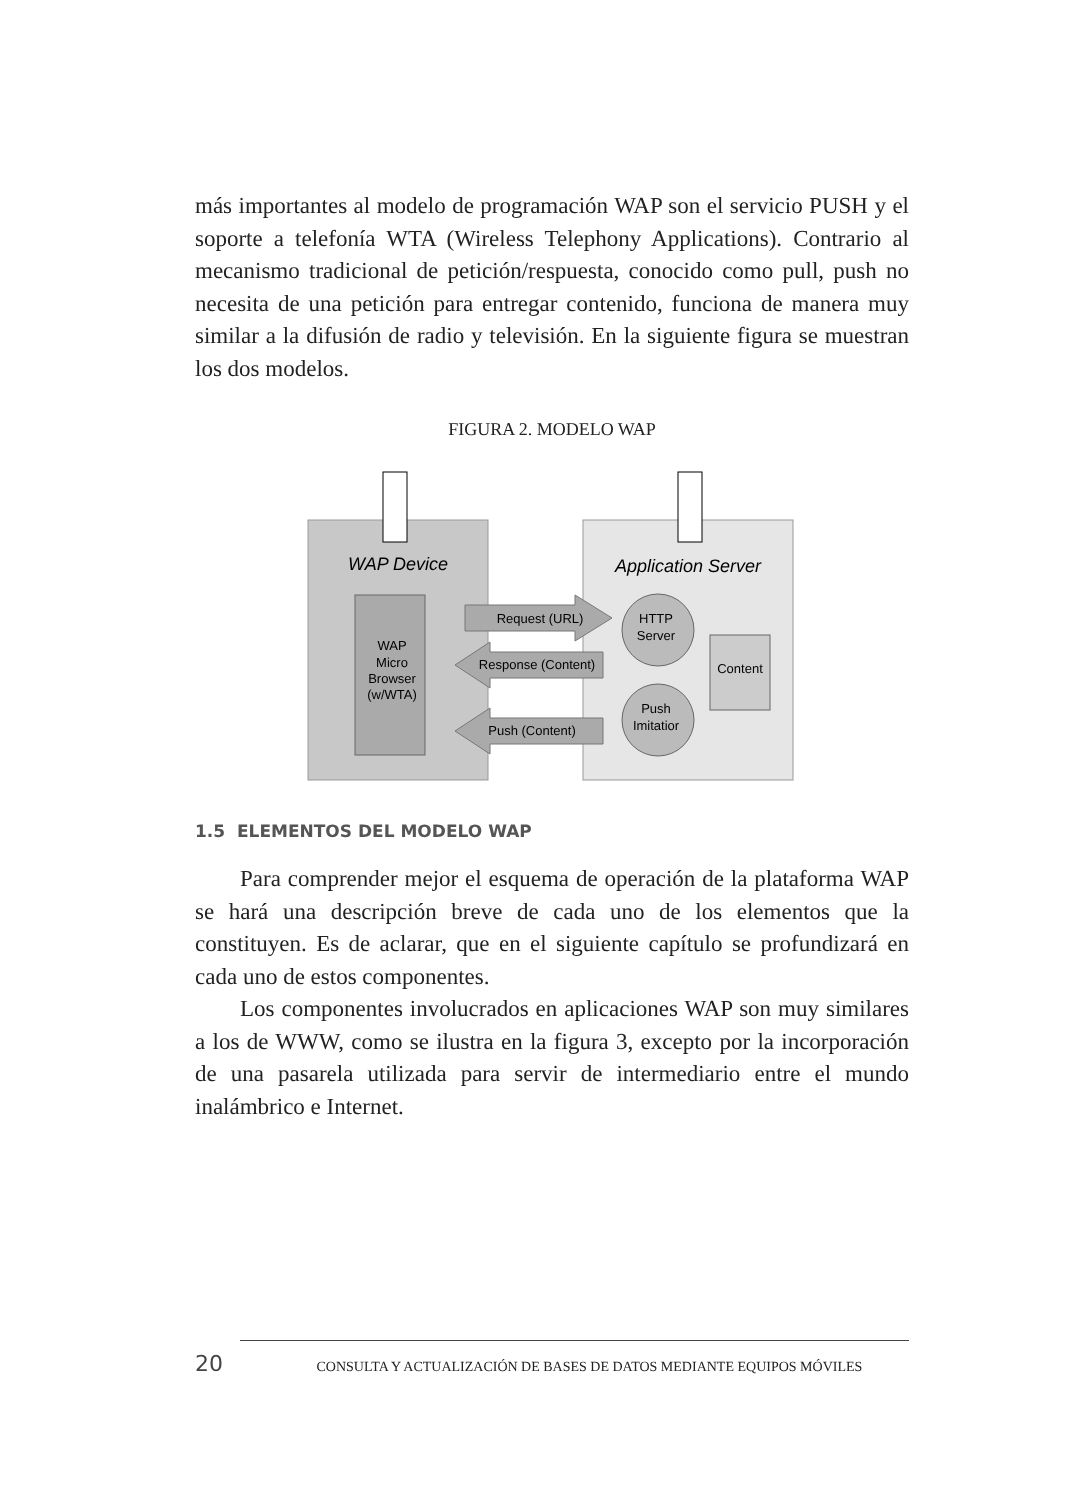más importantes al modelo de programación WAP son el servicio PUSH y el soporte a telefonía WTA (Wireless Telephony Applications). Contrario al mecanismo tradicional de petición/respuesta, conocido como pull, push no necesita de una petición para entregar contenido, funciona de manera muy similar a la difusión de radio y televisión. En la siguiente figura se muestran los dos modelos.
FIGURA 2. MODELO WAP
WAP Device
Application Server
WAP Micro Browser (w/WTA)
Request (URL)
Response (Content)
Push (Content)
HTTP Server
Push Imitatior
Content
1.5 ELEMENTOS DEL MODELO WAP
Para comprender mejor el esquema de operación de la plataforma WAP se hará una descripción breve de cada uno de los elementos que la constituyen. Es de aclarar, que en el siguiente capítulo se profundizará en cada uno de estos componentes.
Los componentes involucrados en aplicaciones WAP son muy similares a los de WWW, como se ilustra en la figura 3, excepto por la incorporación de una pasarela utilizada para servir de intermediario entre el mundo inalámbrico e Internet.
20 CONSULTA Y ACTUALIZACIÓN DE BASES DE DATOS MEDIANTE EQUIPOS MÓVILES